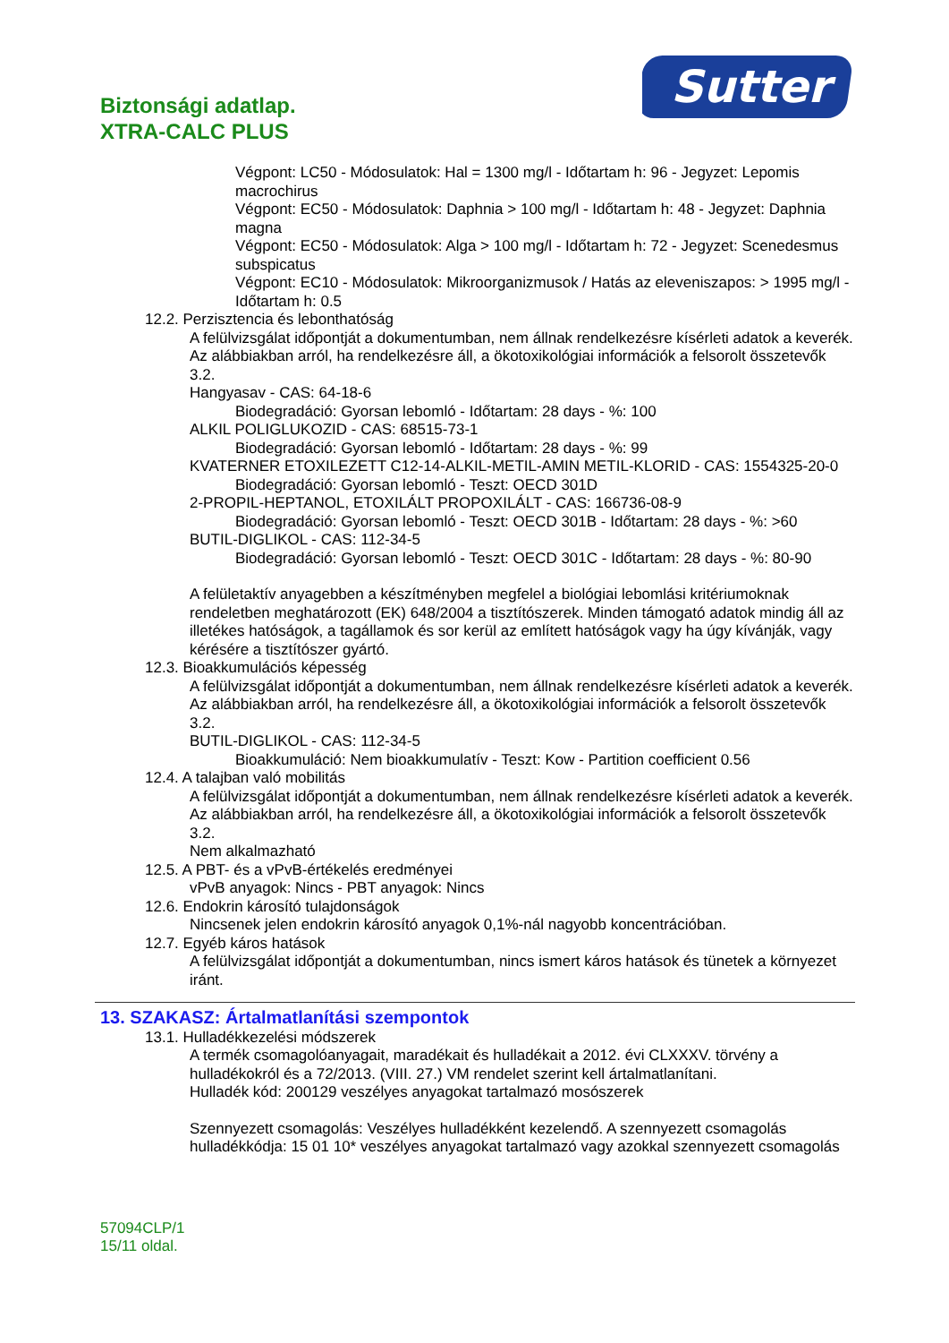Biztonsági adatlap.
XTRA-CALC PLUS
Sutter
Végpont: LC50 - Módosulatok: Hal = 1300 mg/l - Időtartam h: 96 - Jegyzet: Lepomis macrochirus
Végpont: EC50 - Módosulatok: Daphnia > 100 mg/l - Időtartam h: 48 - Jegyzet: Daphnia magna
Végpont: EC50 - Módosulatok: Alga > 100 mg/l - Időtartam h: 72 - Jegyzet: Scenedesmus subspicatus
Végpont: EC10 - Módosulatok: Mikroorganizmusok / Hatás az eleveniszapos: > 1995 mg/l - Időtartam h: 0.5
12.2. Perzisztencia és lebonthatóság
A felülvizsgálat időpontját a dokumentumban, nem állnak rendelkezésre kísérleti adatok a keverék. Az alábbiakban arról, ha rendelkezésre áll, a ökotoxikológiai információk a felsorolt összetevők 3.2.
Hangyasav - CAS: 64-18-6
Biodegradáció: Gyorsan lebomló - Időtartam: 28 days - %: 100
ALKIL POLIGLUKOZID - CAS: 68515-73-1
Biodegradáció: Gyorsan lebomló - Időtartam: 28 days - %: 99
KVATERNER ETOXILEZETT C12-14-ALKIL-METIL-AMIN METIL-KLORID - CAS: 1554325-20-0
Biodegradáció: Gyorsan lebomló - Teszt: OECD 301D
2-PROPIL-HEPTANOL, ETOXILÁLT PROPOXILÁLT - CAS: 166736-08-9
Biodegradáció: Gyorsan lebomló - Teszt: OECD 301B - Időtartam: 28 days - %: >60
BUTIL-DIGLIKOL - CAS: 112-34-5
Biodegradáció: Gyorsan lebomló - Teszt: OECD 301C - Időtartam: 28 days - %: 80-90
A felületaktív anyagebben a készítményben megfelel a biológiai lebomlási kritériumoknak rendeletben meghatározott (EK) 648/2004 a tisztítószerek. Minden támogató adatok mindig áll az illetékes hatóságok, a tagállamok és sor kerül az említett hatóságok vagy ha úgy kívánják, vagy kérésére a tisztítószer gyártó.
12.3. Bioakkumulációs képesség
A felülvizsgálat időpontját a dokumentumban, nem állnak rendelkezésre kísérleti adatok a keverék. Az alábbiakban arról, ha rendelkezésre áll, a ökotoxikológiai információk a felsorolt összetevők 3.2.
BUTIL-DIGLIKOL - CAS: 112-34-5
Bioakkumuláció: Nem bioakkumulatív - Teszt: Kow - Partition coefficient 0.56
12.4. A talajban való mobilitás
A felülvizsgálat időpontját a dokumentumban, nem állnak rendelkezésre kísérleti adatok a keverék. Az alábbiakban arról, ha rendelkezésre áll, a ökotoxikológiai információk a felsorolt összetevők 3.2.
Nem alkalmazható
12.5. A PBT- és a vPvB-értékelés eredményei
vPvB anyagok: Nincs - PBT anyagok: Nincs
12.6. Endokrin károsító tulajdonságok
Nincsenek jelen endokrin károsító anyagok 0,1%-nál nagyobb koncentrációban.
12.7. Egyéb káros hatások
A felülvizsgálat időpontját a dokumentumban, nincs ismert káros hatások és tünetek a környezet iránt.
13. SZAKASZ: Ártalmatlanítási szempontok
13.1. Hulladékkezelési módszerek
A termék csomagolóanyagait, maradékait és hulladékait a 2012. évi CLXXXV. törvény a hulladékokról és a 72/2013. (VIII. 27.) VM rendelet szerint kell ártalmatlanítani.
Hulladék kód: 200129 veszélyes anyagokat tartalmazó mosószerek
Szennyezett csomagolás: Veszélyes hulladékként kezelendő. A szennyezett csomagolás hulladékkódja: 15 01 10* veszélyes anyagokat tartalmazó vagy azokkal szennyezett csomagolás
57094CLP/1
15/11 oldal.